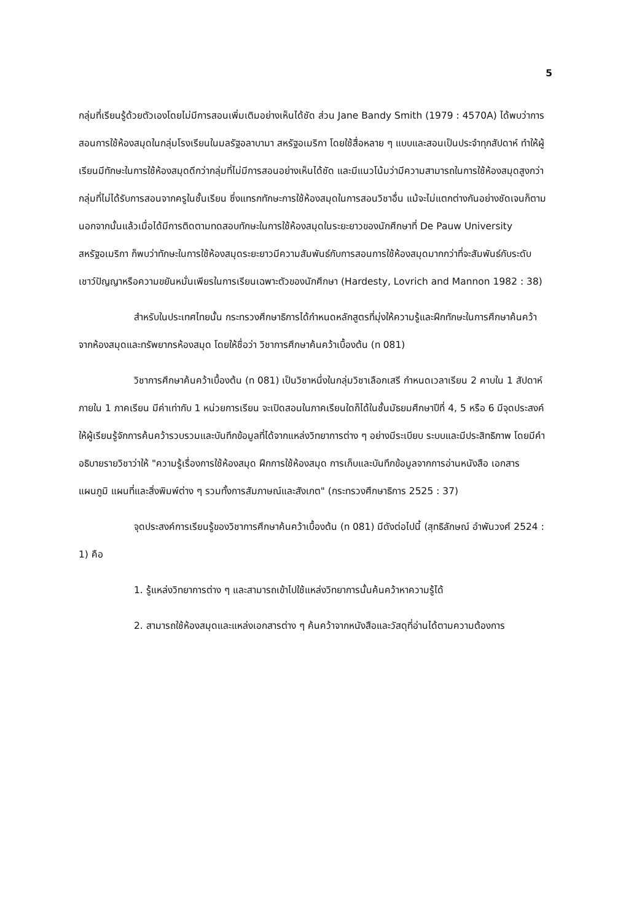5
กลุ่มที่เรียนรู้ด้วยตัวเองโดยไม่มีการสอนเพิ่มเติมอย่างเห็นได้ชัด ส่วน Jane Bandy Smith (1979 : 4570A) ได้พบว่าการสอนการใช้ห้องสมุดในกลุ่มโรงเรียนในมลรัฐอลาบามา สหรัฐอเมริกา โดยใช้สื่อหลาย ๆ แบบและสอนเป็นประจำทุกสัปดาห์ ทำให้ผู้เรียนมีทักษะในการใช้ห้องสมุดดีกว่ากลุ่มที่ไม่มีการสอนอย่างเห็นได้ชัด และมีแนวโน้มว่ามีความสามารถในการใช้ห้องสมุดสูงกว่ากลุ่มที่ไม่ได้รับการสอนจากครูในชั้นเรียน ซึ่งแทรกทักษะการใช้ห้องสมุดในการสอนวิชาอื่น แม้จะไม่แตกต่างกันอย่างชัดเจนก็ตาม นอกจากนั้นแล้วเมื่อได้มีการติดตามทดสอบทักษะในการใช้ห้องสมุดในระยะยาวของนักศึกษาที่ De Pauw University สหรัฐอเมริกา ก็พบว่าทักษะในการใช้ห้องสมุดระยะยาวมีความสัมพันธ์กับการสอนการใช้ห้องสมุดมากกว่าที่จะสัมพันธ์กับระดับเชาว์ปัญญาหรือความขยันหมั่นเพียรในการเรียนเฉพาะตัวของนักศึกษา (Hardesty, Lovrich and Mannon 1982 : 38)
สำหรับในประเทศไทยนั้น กระทรวงศึกษาธิการได้กำหนดหลักสูตรที่มุ่งให้ความรู้และฝึกทักษะในการศึกษาค้นคว้าจากห้องสมุดและทรัพยากรห้องสมุด โดยให้ชื่อว่า วิชาการศึกษาค้นคว้าเบื้องต้น (ท 081)
วิชาการศึกษาค้นคว้าเบื้องต้น (ท 081) เป็นวิชาหนึ่งในกลุ่มวิชาเลือกเสรี กำหนดเวลาเรียน 2 คาบใน 1 สัปดาห์ ภายใน 1 ภาคเรียน มีค่าเท่ากับ 1 หน่วยการเรียน จะเปิดสอนในภาคเรียนใดก็ได้ในชั้นมัธยมศึกษาปีที่ 4, 5 หรือ 6 มีจุดประสงค์ให้ผู้เรียนรู้จักการค้นคว้ารวบรวมและบันทึกข้อมูลที่ได้จากแหล่งวิทยาการต่าง ๆ อย่างมีระเบียบ ระบบและมีประสิทธิภาพ โดยมีคำอธิบายรายวิชาว่าให้ "ความรู้เรื่องการใช้ห้องสมุด ฝึกการใช้ห้องสมุด การเก็บและบันทึกข้อมูลจากการอ่านหนังสือ เอกสาร แผนภูมิ แผนที่และสิ่งพิมพ์ต่าง ๆ รวมทั้งการสัมภาษณ์และสังเกต" (กระทรวงศึกษาธิการ 2525 : 37)
จุดประสงค์การเรียนรู้ของวิชาการศึกษาค้นคว้าเบื้องต้น (ท 081) มีดังต่อไปนี้ (สุทธิลักษณ์ อำพันวงศ์ 2524 : 1) คือ
1. รู้แหล่งวิทยาการต่าง ๆ และสามารถเข้าไปใช้แหล่งวิทยาการนั้นค้นคว้าหาความรู้ได้
2. สามารถใช้ห้องสมุดและแหล่งเอกสารต่าง ๆ ค้นคว้าจากหนังสือและวัสดุที่อ่านได้ตามความต้องการ